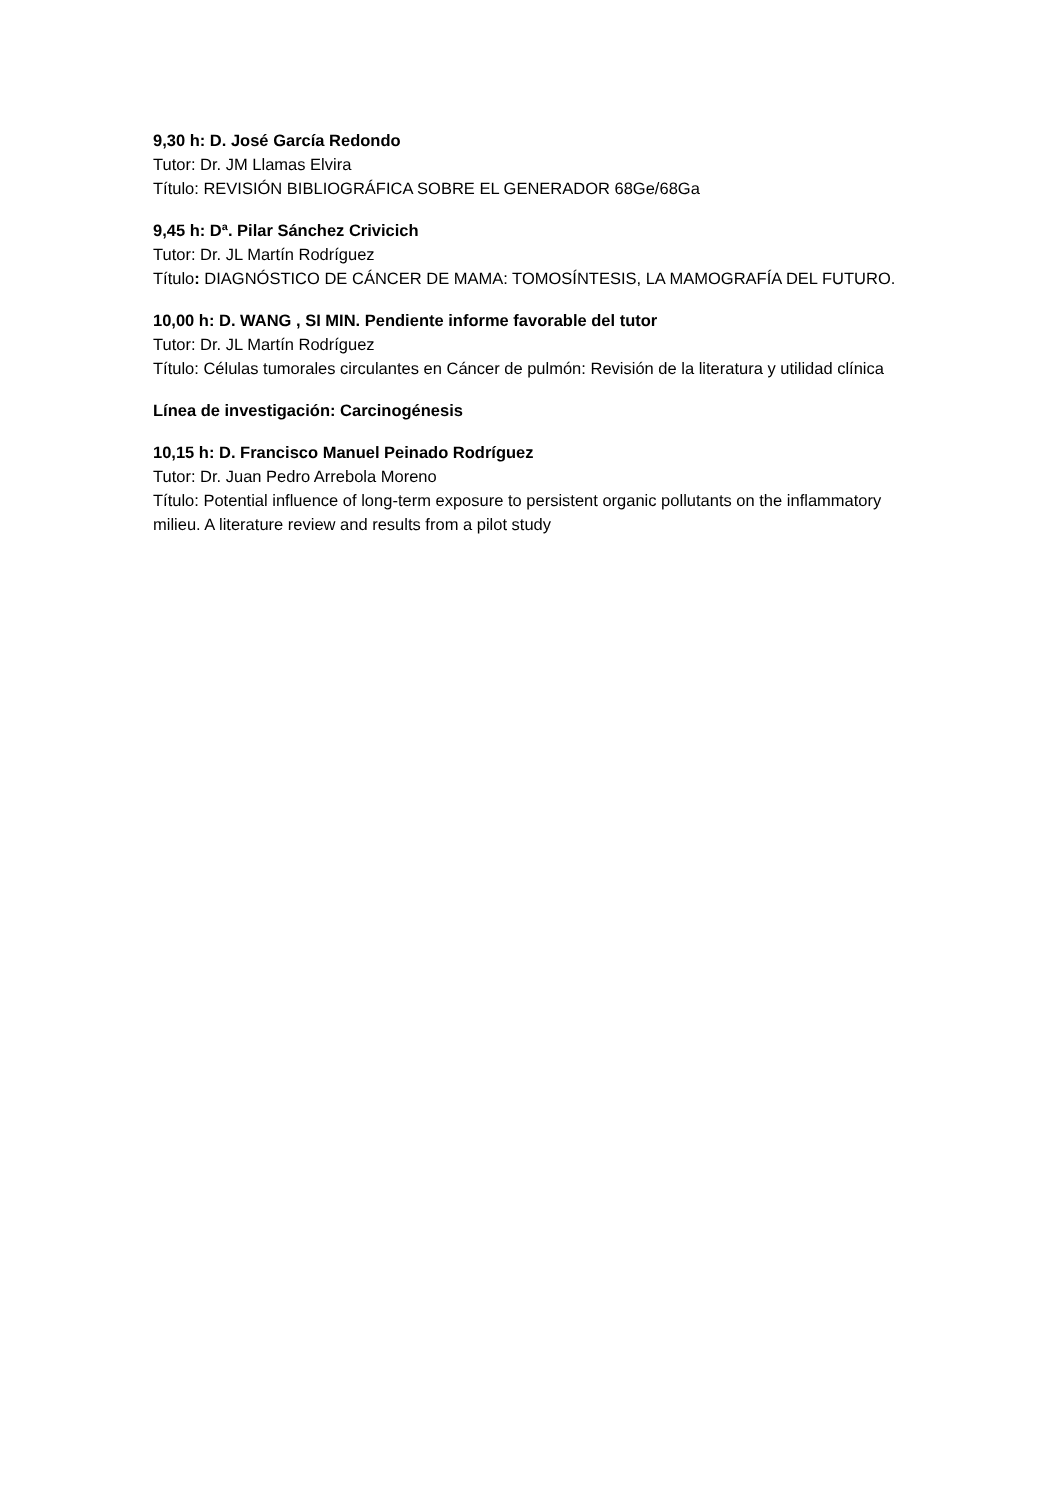9,30 h: D. José García Redondo
Tutor: Dr. JM Llamas Elvira
Título: REVISIÓN BIBLIOGRÁFICA SOBRE EL GENERADOR 68Ge/68Ga
9,45 h: Dª. Pilar Sánchez Crivicich
Tutor: Dr. JL Martín Rodríguez
Título: DIAGNÓSTICO DE CÁNCER DE MAMA: TOMOSÍNTESIS, LA MAMOGRAFÍA DEL FUTURO.
10,00 h: D. WANG , SI MIN. Pendiente informe favorable del tutor
Tutor: Dr. JL Martín Rodríguez
Título: Células tumorales circulantes en Cáncer de pulmón: Revisión de la literatura y utilidad clínica
Línea de investigación: Carcinogénesis
10,15 h: D. Francisco Manuel Peinado Rodríguez
Tutor: Dr. Juan Pedro Arrebola Moreno
Título: Potential influence of long-term exposure to persistent organic pollutants on the inflammatory milieu. A literature review and results from a pilot study